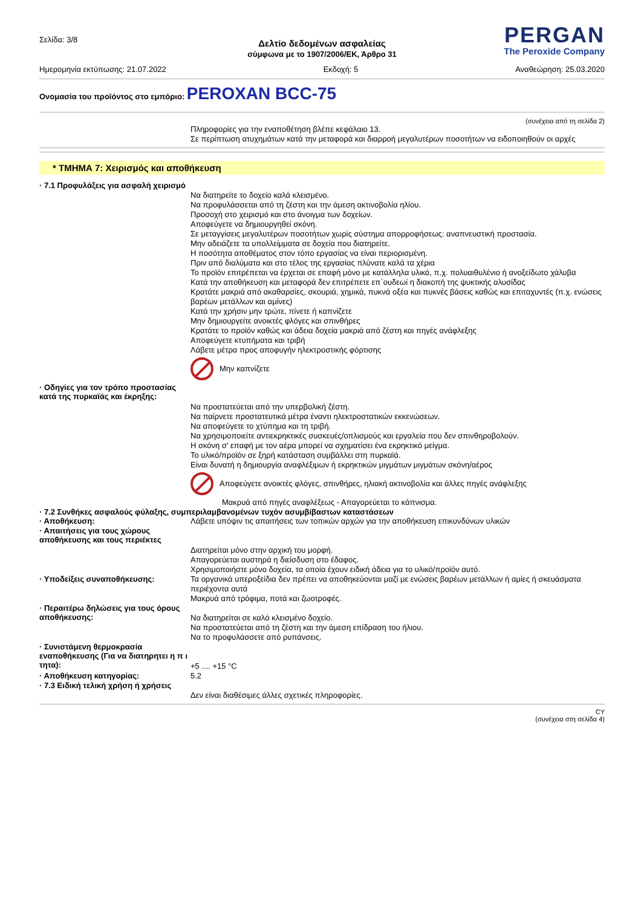Σελίδα: 3/8
PERGAN
The Peroxide Company
Δελτίο δεδομένων ασφαλείας
σύμφωνα με το 1907/2006/ΕΚ, Άρθρο 31
Ημερομηνία εκτύπωσης: 21.07.2022 Εκδοχή: 5 Αναθεώρηση: 25.03.2020
Ονομασία του προϊόντος στο εμπόριο: PEROXAN BCC-75
(συνέχεια από τη σελίδα 2)
Πληροφορίες για την εναποθέτηση βλέπε κεφάλαιο 13.
Σε περίπτωση ατυχημάτων κατά την μεταφορά και διαρροή μεγαλυτέρων ποσοτήτων να ειδοποιηθούν οι αρχές
* ΤΜΗΜΑ 7: Χειρισμός και αποθήκευση
· 7.1 Προφυλάξεις για ασφαλή χειρισμό
Να διατηρείτε το δοχείο καλά κλεισμένο.
Να προφυλάσσεται από τη ζέστη και την άμεση ακτινοβολία ηλίου.
Προσοχή στο χειρισμό και στο άνοιγμα των δοχείων.
Αποφεύγετε να δημιουργηθεί σκόνη.
Σε μεταγγίσεις μεγαλυτέρων ποσοτήτων χωρίς σύστημα απορροφήσεως: αναπνευστική προστασία.
Μην αδειάζετε τα υπολλείμματα σε δοχεία που διατηρείτε.
Η ποσότητα αποθέματος στον τόπο εργασίας να είναι περιορισμένη.
Πριν από διαλύματα και στο τέλος της εργασίας πλύνατε καλά τα χέρια
Το προϊόν επιτρέπεται να έρχεται σε επαφή μόνο με κατάλληλα υλικά, π.χ. πολυαιθυλένιο ή ανοξείδωτο χάλυβα
Κατά την αποθήκευση και μεταφορά δεν επιτρέπετε επ΄ουδεωί η διακοπή της ψυκτικής αλυσίδας
Κρατάτε μακριά από ακαθαρσίες, σκουριά, χημικά, πυκνά οξέα και πυκνές βάσεις καθώς και επιταχυντές (π.χ. ενώσεις βαρέων μετάλλων και αμίνες)
Κατά την χρήσιν μην τρώτε, πίνετε ή καπνίζετε
Μην δημιουργείτε ανοικτές φλόγες και σπινθήρες
Κρατάτε το προϊόν καθώς και άδεια δοχεία μακριά από ζέστη και πηγές ανάφλεξης
Αποφεύγετε κτυπήματα και τριβή
Λάβετε μέτρα προς αποφυγήν ηλεκτροστικής φόρτισης
Μην καπνίζετε
· Οδηγίες για τον τρόπο προστασίας κατά της πυρκαϊάς και έκρηξης:
Να προστατεύεται από την υπερβολική ζέστη.
Να παίρνετε προστατευτικά μέτρα έναντι ηλεκτροστατικών εκκενώσεων.
Να αποφεύγετε το χτύπημα και τη τριβή.
Να χρησιμοποιείτε αντιεκρηκτικές συσκευές/οπλισμούς και εργαλεία που δεν σπινθηροβολούν.
Η σκόνη σ' επαφή με τον αέρα μπορεί να σχηματίσει ένα εκρηκτικό μείγμα.
Το υλικό/προϊόν σε ξηρή κατάσταση συμβάλλει στη πυρκαϊά.
Είναι δυνατή η δημιουργία αναφλέξιμων ή εκρηκτικών μιγμάτων μιγμάτων σκόνη/αέρος
Αποφεύγετε ανοικτές φλόγες, σπινθήρες, ηλιακή ακτινοβολία και άλλες πηγές ανάφλεξης
Μακρυά από πηγές αναφλέξεως - Απαγορεύεται το κάπνισμα.
· 7.2 Συνθήκες ασφαλούς φύλαξης, συμπεριλαμβανομένων τυχόν ασυμβίβαστων καταστάσεων
· Αποθήκευση:
Λάβετε υπόψιν τις απαιτήσεις των τοπικών αρχών για την αποθήκευση επικυνδύνων υλικών
· Απαιτήσεις για τους χώρους αποθήκευσης και τους περιέκτες
Διατηρείται μόνο στην αρχική του μορφή.
Απαγορεύεται αυστηρά η διείσδυση στο έδαφος.
Χρησιμοποιήστε μόνο δοχεία, τα οποία έχουν ειδική άδεια για το υλικό/προϊόν αυτό.
· Υποδείξεις συναποθήκευσης:
Τα οργανικά υπεροξείδια δεν πρέπει να αποθηκεύονται μαζί με ενώσεις βαρέων μετάλλων ή αμίες ή σκευάσματα περιέχοντα αυτά
Μακρυά από τρόφιμα, ποτά και ζωοτροφές.
· Περαιτέρω δηλώσεις για τους όρους αποθήκευσης:
Να διατηρείται σε καλά κλεισμένο δοχείο.
Να προστατεύεται από τη ζέστη και την άμεση επίδραση του ήλιου.
Να το προφυλάσσετε από ρυπάνσεις.
· Συνιστάμενη θερμοκρασία εναποθήκευσης (Για να διατηρητει η π ι τητα):
+5 .... +15 °C
· Αποθήκευση κατηγορίας:
5.2
· 7.3 Ειδική τελική χρήση ή χρήσεις
Δεν είναι διαθέσιμες άλλες σχετικές πληροφορίες.
CY
(συνέχεια στη σελίδα 4)